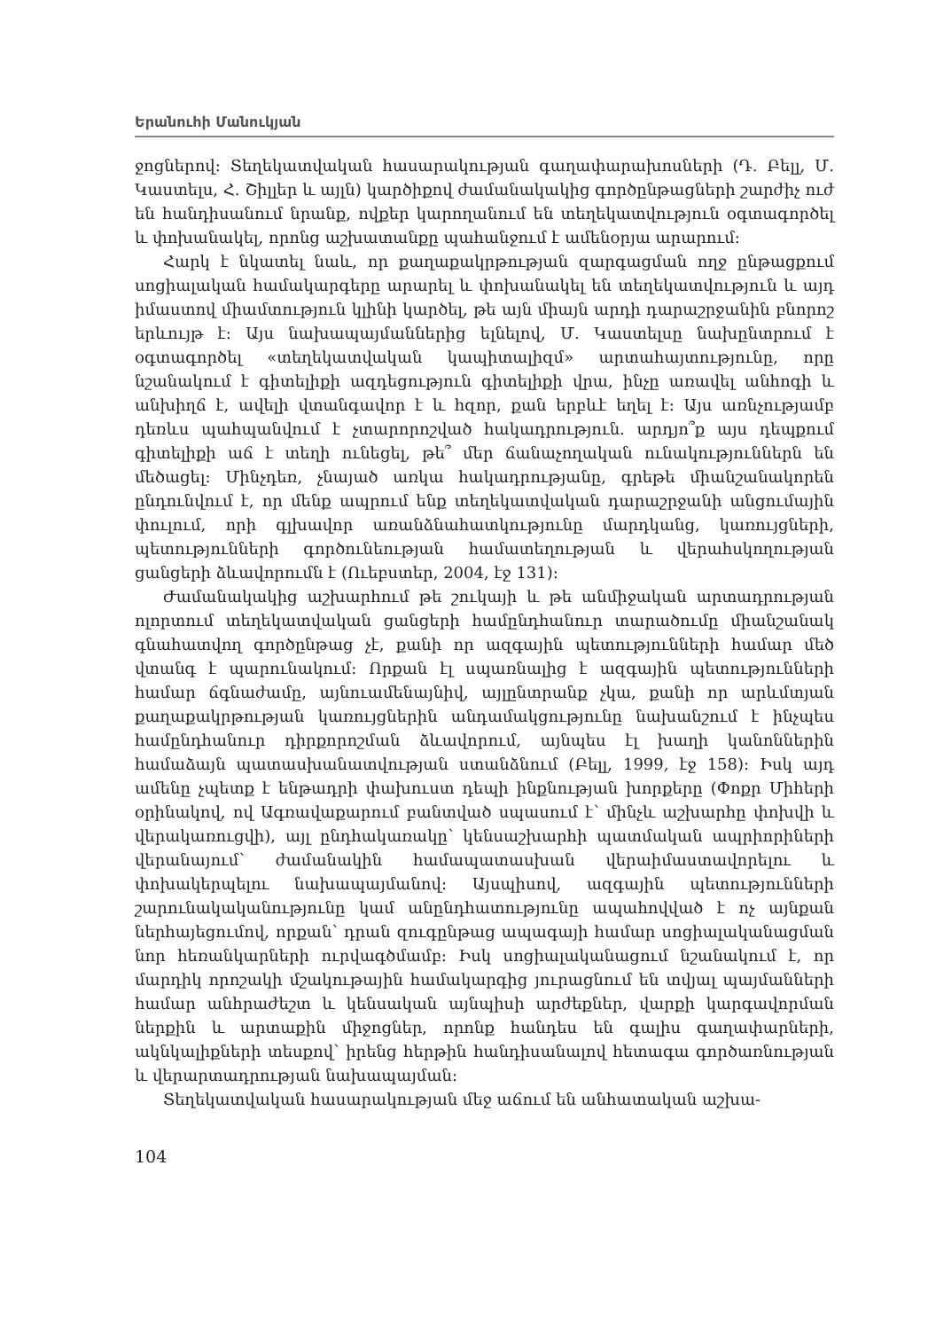Երանուհի Մանուկյան
ջոցներով։ Տեղեկատվական հասարակության գաղափարախոսների (Դ. Բելլ, Մ. Կաստելս, Հ. Շիլլեր և այլն) կարծիքով ժամանակակից գործընթացների շարժիչ ուժ են հանդիսանում նրանք, ովքեր կարողանում են տեղեկատվություն օգտագործել և փոխանակել, որոնց աշխատանքը պահանջում է ամենօրյա արարում։
Հարկ է նկատել նաև, որ քաղաքակրթության զարգացման ողջ ընթացքում սոցիալական համակարգերը արարել և փոխանակել են տեղեկատվություն և այդ իմաստով միամտություն կլինի կարծել, թե այն միայն արդի դարաշրջանին բնորոշ երևույթ է։ Այս նախապայմաններից ելնելով, Մ. Կաստելսը նախընտրում է օգտագործել «տեղեկատվական կապիտալիզմ» արտահայտությունը, որը նշանակում է գիտելիքի ազդեցություն գիտելիքի վրա, ինչը առավել անհոգի և անխիղճ է, ավելի վտանգավոր է և հզոր, քան երբևէ եղել է։ Այս առնչությամբ դեռևս պահպանվում է չտարորոշված հակադրություն. արդյո՞ք այս դեպքում գիտելիքի աճ է տեղի ունեցել, թե՞ մեր ճանաչողական ունակություններն են մեծացել։ Մինչդեռ, չնայած առկա հակադրությանը, գրեթե միանշանակորեն ընդունվում է, որ մենք ապրում ենք տեղեկատվական դարաշրջանի անցումային փուլում, որի գլխավոր առանձնահատկությունը մարդկանց, կառույցների, պետությունների գործունեության համատեղության և վերահսկողության ցանցերի ձևավորումն է (Ուեբստեր, 2004, էջ 131)։
Ժամանակակից աշխարհում թե շուկայի և թե անմիջական արտադրության ոլորտում տեղեկատվական ցանցերի համընդհանուր տարածումը միանշանակ գնահատվող գործընթաց չէ, քանի որ ազգային պետությունների համար մեծ վտանգ է պարունակում։ Որքան էլ սպառնալից է ազգային պետությունների համար ճգնաժամը, այնուամենայնիվ, այլընտրանք չկա, քանի որ արևմտյան քաղաքակրթության կառույցներին անդամակցությունը նախանշում է ինչպես համընդհանուր դիրքորոշման ձևավորում, այնպես էլ խաղի կանոններին համաձայն պատասխանատվության ստանձնում (Բելլ, 1999, էջ 158)։ Իսկ այդ ամենը չպետք է ենթադրի փախուստ դեպի ինքնության խորքերը (Փոքր Միհերի օրինակով, ով Ագռավաքարում բանտված սպասում է՝ մինչև աշխարհը փոխվի և վերակառուցվի), այլ ընդհակառակը՝ կենսաշխարհի պատմական ապրիորիների վերանայում՝ ժամանակին համապատասխան վերաիմաստավորելու և փոխակերպելու նախապայմանով։ Այսպիսով, ազգային պետությունների շարունակականությունը կամ անընդհատությունը ապահովված է ոչ այնքան ներհայեցումով, որքան՝ դրան զուգընթաց ապագայի համար սոցիալականացման նոր հեռանկարների ուրվագծմամբ։ Իսկ սոցիալականացում նշանակում է, որ մարդիկ որոշակի մշակութային համակարգից յուրացնում են տվյալ պայմանների համար անհրաժեշտ և կենսական այնպիսի արժեքներ, վարքի կարգավորման ներքին և արտաքին միջոցներ, որոնք հանդես են գալիս գաղափարների, ակնկալիքների տեսքով՝ իրենց հերթին հանդիսանալով հետագա գործառնության և վերարտադրության նախապայման։
Տեղեկատվական հասարակության մեջ աճում են անհատական աշխա-
104